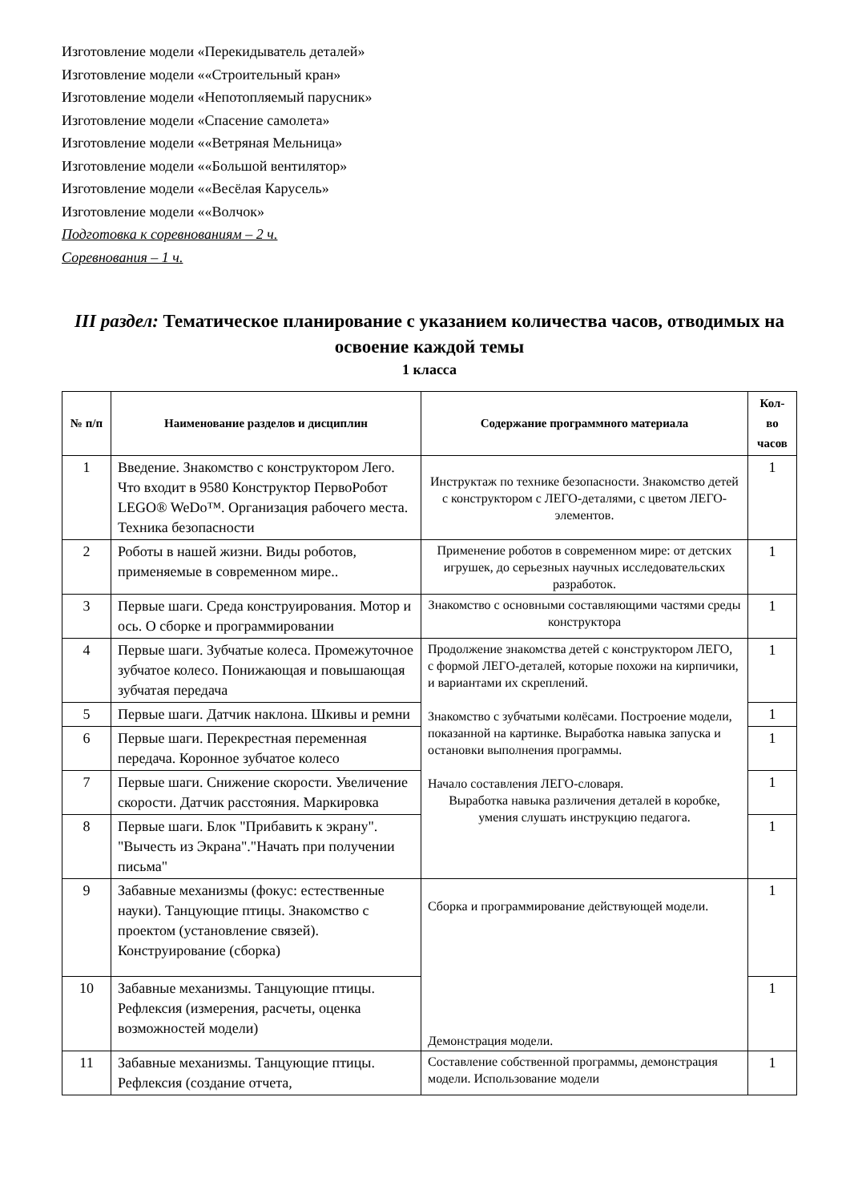Изготовление модели «Перекидыватель деталей»
Изготовление модели ««Строительный кран»
Изготовление модели «Непотопляемый парусник»
Изготовление модели «Спасение самолета»
Изготовление модели ««Ветряная Мельница»
Изготовление модели ««Большой вентилятор»
Изготовление модели ««Весёлая Карусель»
Изготовление модели ««Волчок»
Подготовка к соревнованиям – 2 ч.
Соревнования – 1 ч.
III раздел: Тематическое планирование с указанием количества часов, отводимых на освоение каждой темы
1 класса
| № п/п | Наименование разделов и дисциплин | Содержание программного материала | Кол-во часов |
| --- | --- | --- | --- |
| 1 | Введение. Знакомство с конструктором Лего. Что входит в 9580 Конструктор ПервоРобот LEGO® WeDo™. Организация рабочего места. Техника безопасности | Инструктаж по технике безопасности. Знакомство детей с конструктором с ЛЕГО-деталями, с цветом ЛЕГО-элементов. | 1 |
| 2 | Роботы в нашей жизни. Виды роботов, применяемые в современном мире.. | Применение роботов в современном мире: от детских игрушек, до серьезных научных исследовательских разработок. | 1 |
| 3 | Первые шаги. Среда конструирования. Мотор и ось. О сборке и программировании | Знакомство с основными составляющими частями среды конструктора | 1 |
| 4 | Первые шаги. Зубчатые колеса. Промежуточное зубчатое колесо. Понижающая и повышающая зубчатая передача | Продолжение знакомства детей с конструктором ЛЕГО, с формой ЛЕГО-деталей, которые похожи на кирпичики, и вариантами их скреплений. Знакомство с зубчатыми колёсами. Построение модели, показанной на картинке. Выработка навыка запуска и остановки выполнения программы. Начало составления ЛЕГО-словаря. Выработка навыка различения деталей в коробке, умения слушать инструкцию педагога. | 1 |
| 5 | Первые шаги. Датчик наклона. Шкивы и ремни | | 1 |
| 6 | Первые шаги. Перекрестная переменная передача. Коронное зубчатое колесо | | 1 |
| 7 | Первые шаги. Снижение скорости. Увеличение скорости. Датчик расстояния. Маркировка | | 1 |
| 8 | Первые шаги. Блок "Прибавить к экрану". "Вычесть из Экрана"."Начать при получении письма" | | 1 |
| 9 | Забавные механизмы (фокус: естественные науки). Танцующие птицы. Знакомство с проектом (установление связей). Конструирование (сборка) | Сборка и программирование действующей модели. Демонстрация модели. | 1 |
| 10 | Забавные механизмы. Танцующие птицы. Рефлексия (измерения, расчеты, оценка возможностей модели) | | 1 |
| 11 | Забавные механизмы. Танцующие птицы. Рефлексия (создание отчета, | Составление собственной программы, демонстрация модели. Использование модели | 1 |